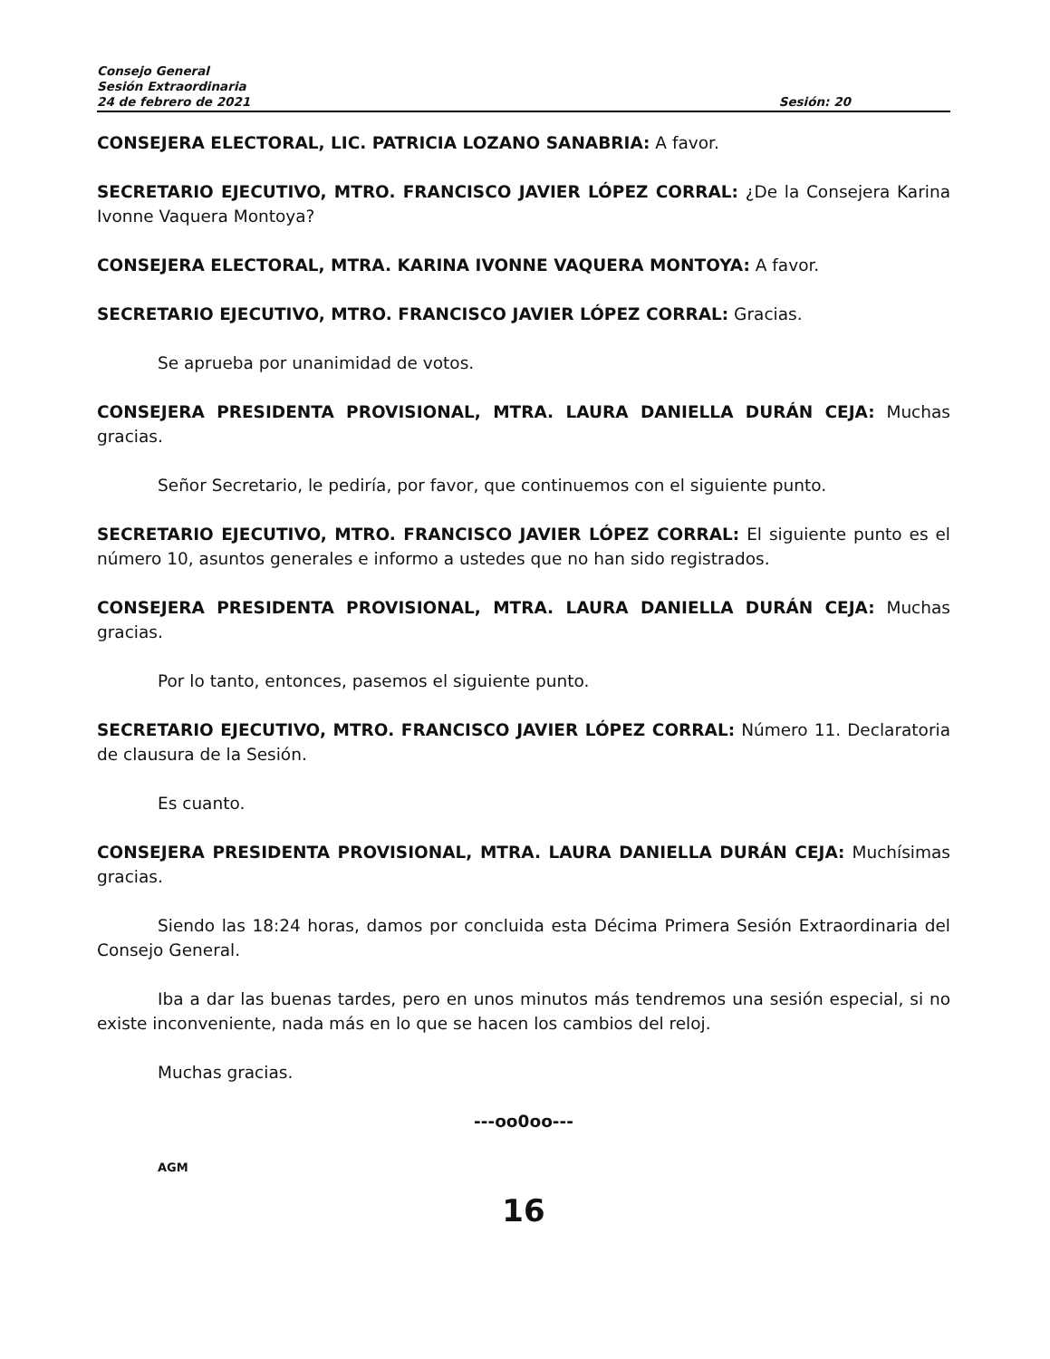Consejo General
Sesión Extraordinaria
24 de febrero de 2021 Sesión: 20
CONSEJERA ELECTORAL, LIC. PATRICIA LOZANO SANABRIA: A favor.
SECRETARIO EJECUTIVO, MTRO. FRANCISCO JAVIER LÓPEZ CORRAL: ¿De la Consejera Karina Ivonne Vaquera Montoya?
CONSEJERA ELECTORAL, MTRA. KARINA IVONNE VAQUERA MONTOYA: A favor.
SECRETARIO EJECUTIVO, MTRO. FRANCISCO JAVIER LÓPEZ CORRAL: Gracias.
Se aprueba por unanimidad de votos.
CONSEJERA PRESIDENTA PROVISIONAL, MTRA. LAURA DANIELLA DURÁN CEJA: Muchas gracias.
Señor Secretario, le pediría, por favor, que continuemos con el siguiente punto.
SECRETARIO EJECUTIVO, MTRO. FRANCISCO JAVIER LÓPEZ CORRAL: El siguiente punto es el número 10, asuntos generales e informo a ustedes que no han sido registrados.
CONSEJERA PRESIDENTA PROVISIONAL, MTRA. LAURA DANIELLA DURÁN CEJA: Muchas gracias.
Por lo tanto, entonces, pasemos el siguiente punto.
SECRETARIO EJECUTIVO, MTRO. FRANCISCO JAVIER LÓPEZ CORRAL: Número 11. Declaratoria de clausura de la Sesión.
Es cuanto.
CONSEJERA PRESIDENTA PROVISIONAL, MTRA. LAURA DANIELLA DURÁN CEJA: Muchísimas gracias.
Siendo las 18:24 horas, damos por concluida esta Décima Primera Sesión Extraordinaria del Consejo General.
Iba a dar las buenas tardes, pero en unos minutos más tendremos una sesión especial, si no existe inconveniente, nada más en lo que se hacen los cambios del reloj.
Muchas gracias.
---oo0oo---
AGM
16